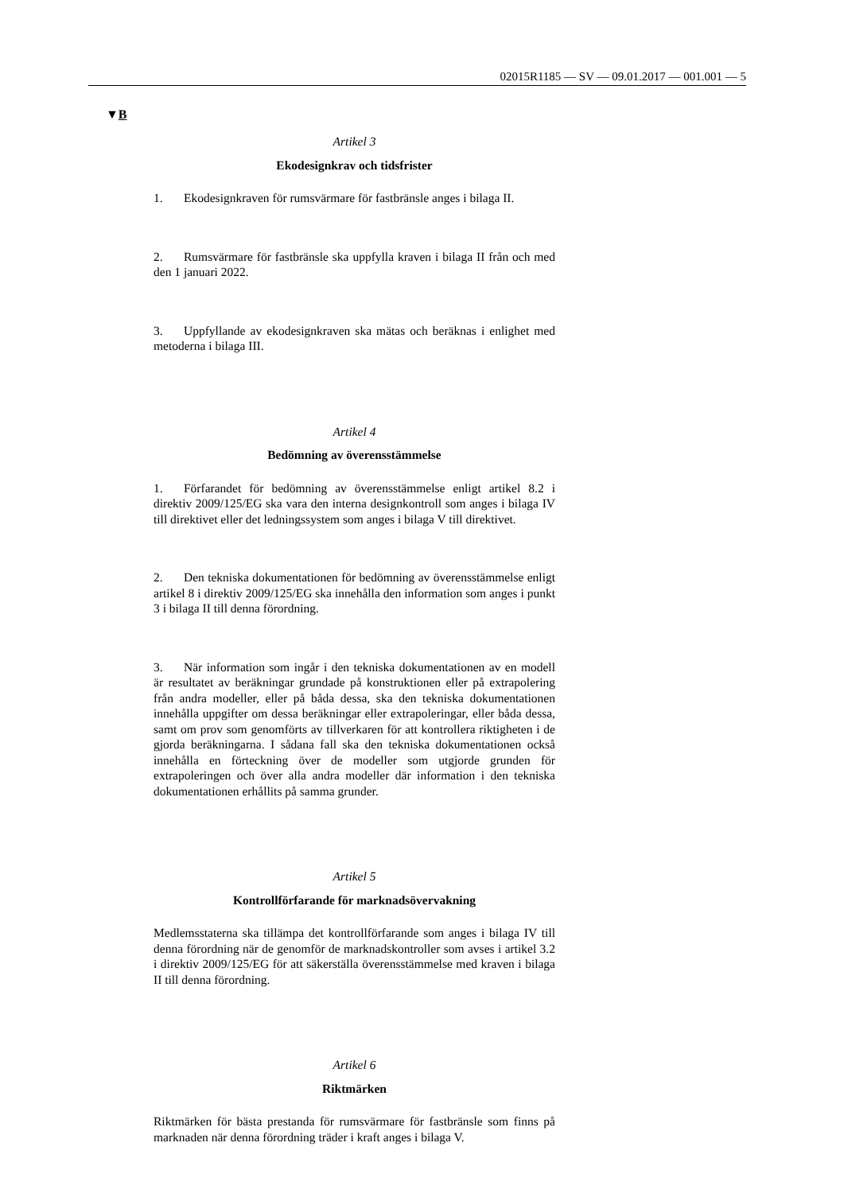02015R1185 — SV — 09.01.2017 — 001.001 — 5
▼B
Artikel 3
Ekodesignkrav och tidsfrister
1. Ekodesignkraven för rumsvärmare för fastbränsle anges i bilaga II.
2. Rumsvärmare för fastbränsle ska uppfylla kraven i bilaga II från och med den 1 januari 2022.
3. Uppfyllande av ekodesignkraven ska mätas och beräknas i enlighet med metoderna i bilaga III.
Artikel 4
Bedömning av överensstämmelse
1. Förfarandet för bedömning av överensstämmelse enligt artikel 8.2 i direktiv 2009/125/EG ska vara den interna designkontroll som anges i bilaga IV till direktivet eller det ledningssystem som anges i bilaga V till direktivet.
2. Den tekniska dokumentationen för bedömning av överensstämmelse enligt artikel 8 i direktiv 2009/125/EG ska innehålla den information som anges i punkt 3 i bilaga II till denna förordning.
3. När information som ingår i den tekniska dokumentationen av en modell är resultatet av beräkningar grundade på konstruktionen eller på extrapolering från andra modeller, eller på båda dessa, ska den tekniska dokumentationen innehålla uppgifter om dessa beräkningar eller extrapoleringar, eller båda dessa, samt om prov som genomförts av tillverkaren för att kontrollera riktigheten i de gjorda beräkningarna. I sådana fall ska den tekniska dokumentationen också innehålla en förteckning över de modeller som utgjorde grunden för extrapoleringen och över alla andra modeller där information i den tekniska dokumentationen erhållits på samma grunder.
Artikel 5
Kontrollförfarande för marknadsövervakning
Medlemsstaterna ska tillämpa det kontrollförfarande som anges i bilaga IV till denna förordning när de genomför de marknadskontroller som avses i artikel 3.2 i direktiv 2009/125/EG för att säkerställa överensstämmelse med kraven i bilaga II till denna förordning.
Artikel 6
Riktmärken
Riktmärken för bästa prestanda för rumsvärmare för fastbränsle som finns på marknaden när denna förordning träder i kraft anges i bilaga V.